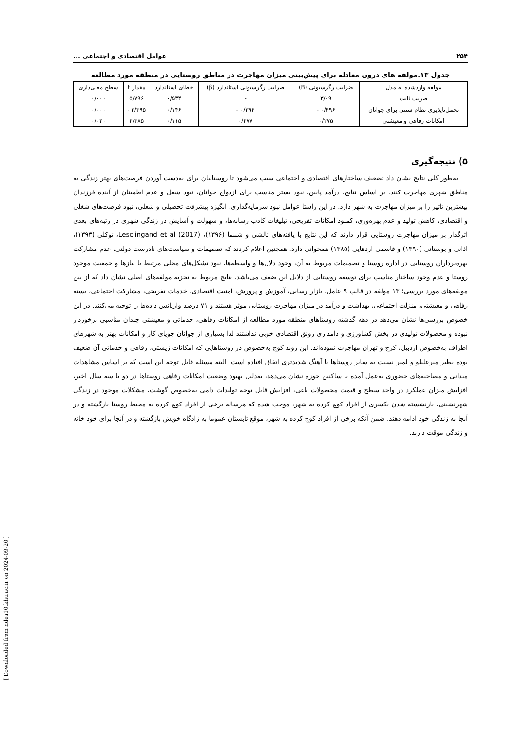۲۵۴ عوامل اقتصادی و اجتماعی ...
جدول ۱۳.مولفه های درون معادله برای پیش‌بینی میزان مهاجرت در مناطق روستایی در منطقه مورد مطالعه
| مولفه واردشده به مدل | ضرایب رگرسیونی (B) | ضرایب رگرسیونی استاندارد (β) | خطای استاندارد | مقدار t | سطح معنی‌داری |
| --- | --- | --- | --- | --- | --- |
| ضریب ثابت | ۳/۰۹ | - | ۰/۵۳۴ | ۵/۷۹۶ | ۰/۰۰۰ |
| تحمل‌ناپذیری نظام سنتی برای جوانان | ۰/۴۹۶ - | ۰/۳۹۴ - | ۰/۱۴۶ | ۳/۳۹۵ - | ۰/۰۰۰ |
| امکانات رفاهی و معیشتی | ۰/۲۷۵ | ۰/۲۷۷ | ۰/۱۱۵ | ۲/۳۸۵ | ۰/۰۲۰ |
۵) نتیجه‌گیری
به‌طور کلی نتایج نشان داد تضعیف ساختارهای اقتصادی و اجتماعی سبب می‌شود تا روستاییان برای به‌دست آوردن فرصت‌های بهتر زندگی به مناطق شهری مهاجرت کنند. بر اساس نتایج، درآمد پایین، نبود بستر مناسب برای ازدواج جوانان، نبود شغل و عدم اطمینان از آینده فرزندان بیشترین تاثیر را بر میزان مهاجرت به شهر دارد. در این راستا عوامل نبود سرمایه‌گذاری، انگیزه پیشرفت تحصیلی و شغلی، نبود فرصت‌های شغلی و اقتصادی، کاهش تولید و عدم بهره‌وری، کمبود امکانات تفریحی، تبلیغات کاذب رسانه‌ها، و سهولت و آسایش در زندگی شهری در رتبه‌های بعدی اثرگذار بر میزان مهاجرت روستایی قرار دارند که این نتایج با یافته‌های تالشی و شبنما (۱۳۹۶)، Lesclingand et al (2017)، توکلی (۱۳۹۳)، اذانی و بوستانی (۱۳۹۰) و قاسمی اردهایی (۱۳۸۵) همخوانی دارد. همچنین اعلام کردند که تصمیمات و سیاست‌های نادرست دولتی، عدم مشارکت بهره‌برداران روستایی در اداره روستا و تصمیمات مربوط به آن، وجود دلال‌ها و واسطه‌ها، نبود تشکل‌های محلی مرتبط با نیازها و جمعیت موجود روستا و عدم وجود ساختار مناسب برای توسعه روستایی از دلایل این ضعف می‌باشد. نتایج مربوط به تجزیه مولفه‌های اصلی نشان داد که از بین مولفه‌های مورد بررسی؛ ۱۳ مولفه در قالب ۹ عامل، بازار رسانی، آموزش و پرورش، امنیت اقتصادی، خدمات تفریحی، مشارکت اجتماعی، بسته رفاهی و معیشتی، منزلت اجتماعی، بهداشت و درآمد در میزان مهاجرت روستایی موثر هستند و ۷۱ درصد واریانس داده‌ها را توجیه می‌کنند. در این خصوص بررسی‌ها نشان می‌دهد در دهه گذشته روستاهای منطقه مورد مطالعه از امکانات رفاهی، خدماتی و معیشتی چندان مناسبی برخوردار نبوده و محصولات تولیدی در بخش کشاورزی و دامداری رونق اقتصادی خوبی نداشتند لذا بسیاری از جوانان جویای کار و امکانات بهتر به شهرهای اطراف به‌خصوص اردبیل، کرج و تهران مهاجرت نموده‌اند. این روند کوچ به‌خصوص در روستاهایی که امکانات زیستی، رفاهی و خدماتی آن ضعیف بوده نظیر میرعلیلو و لمبر نسبت به سایر روستاها با آهنگ شدیدتری اتفاق افتاده است. البته مسئله قابل توجه این است که بر اساس مشاهدات میدانی و مصاحبه‌های حضوری به‌عمل آمده با ساکنین حوزه نشان می‌دهد، به‌دلیل بهبود وضعیت امکانات رفاهی روستاها در دو یا سه سال اخیر، افزایش میزان عملکرد در واحد سطح و قیمت محصولات باغی، افزایش قابل توجه تولیدات دامی به‌خصوص گوشت، مشکلات موجود در زندگی شهرنشینی، بازنشسته شدن یکسری از افراد کوچ کرده به شهر، موجب شده که هرساله برخی از افراد کوچ کرده به محیط روستا بازگشته و در آنجا به زندگی خود ادامه دهند. ضمن آنکه برخی از افراد کوچ کرده به شهر، موقع تابستان عموما به زادگاه خویش بازگشته و در آنجا برای خود خانه و زندگی موقت دارند.
[ Downloaded from ndea10.khu.ac.ir on 2024-09-20 ]